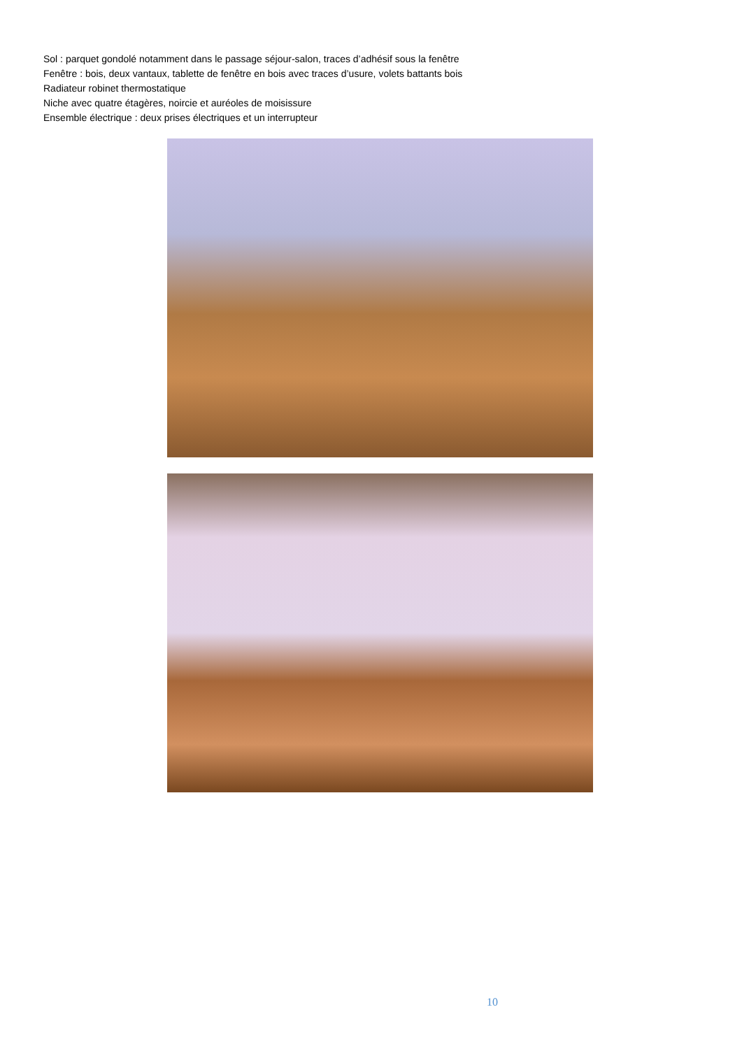Sol : parquet gondolé notamment dans le passage séjour-salon, traces d’adhésif sous la fenêtre
Fenêtre : bois, deux vantaux, tablette de fenêtre en bois avec traces d’usure, volets battants bois
Radiateur robinet thermostatique
Niche avec quatre étagères, noircie et auréoles de moisissure
Ensemble électrique : deux prises électriques et un interrupteur
10